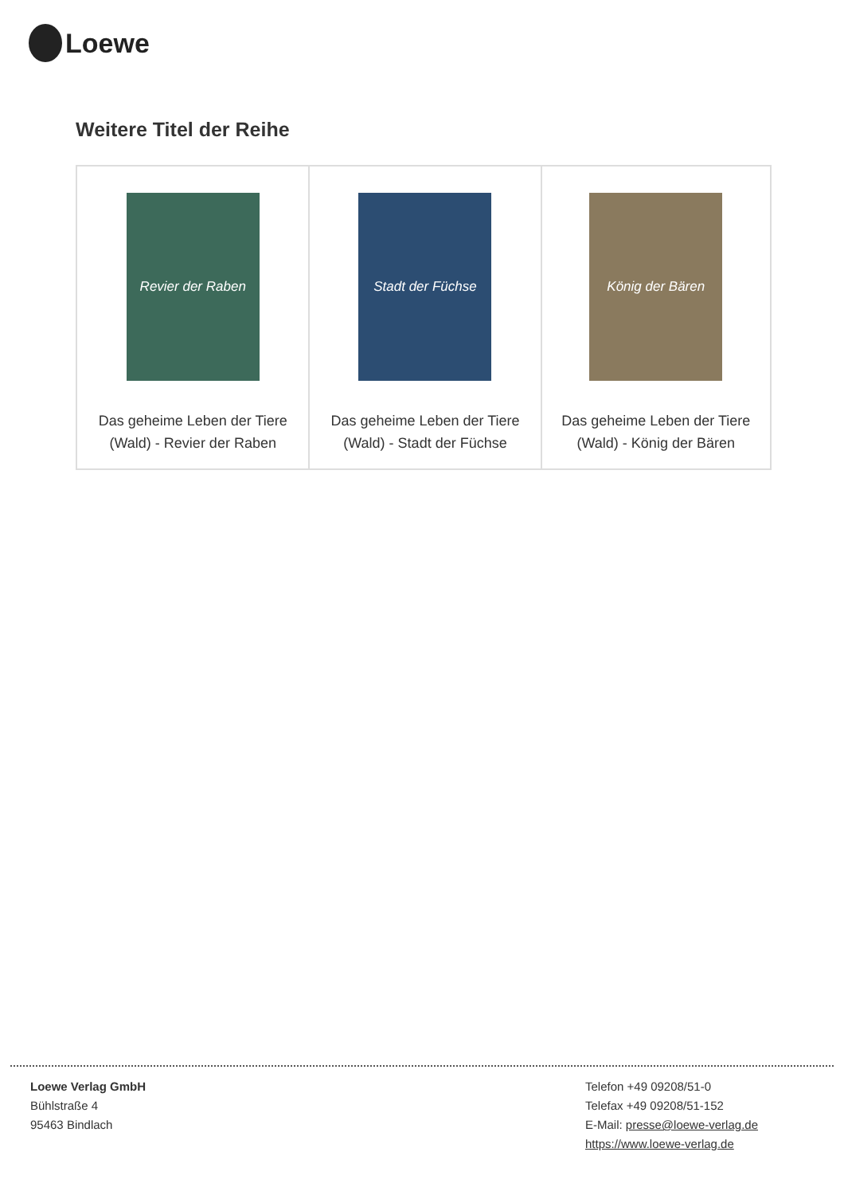Loewe
Weitere Titel der Reihe
| Revier der Raben Das geheime Leben der Tiere (Wald) - Revier der Raben | Stadt der Füchse Das geheime Leben der Tiere (Wald) - Stadt der Füchse | König der Bären Das geheime Leben der Tiere (Wald) - König der Bären |
Loewe Verlag GmbH
Bühlstraße 4
95463 Bindlach
Telefon +49 09208/51-0
Telefax +49 09208/51-152
E-Mail: presse@loewe-verlag.de
https://www.loewe-verlag.de